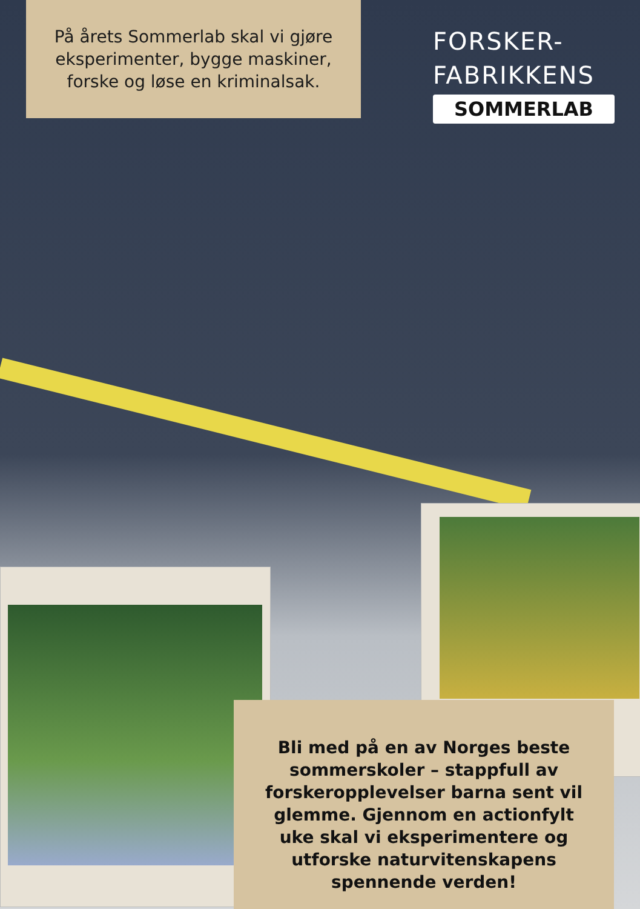På årets Sommerlab skal vi gjøre eksperimenter, bygge maskiner, forske og løse en kriminalsak.
FORSKER-
FABRIKKENS
SOMMERLAB
Bli med på en av Norges beste sommerskoler – stappfull av forskeropplevelser barna sent vil glemme. Gjennom en actionfylt uke skal vi eksperimentere og utforske naturvitenskapens spennende verden!